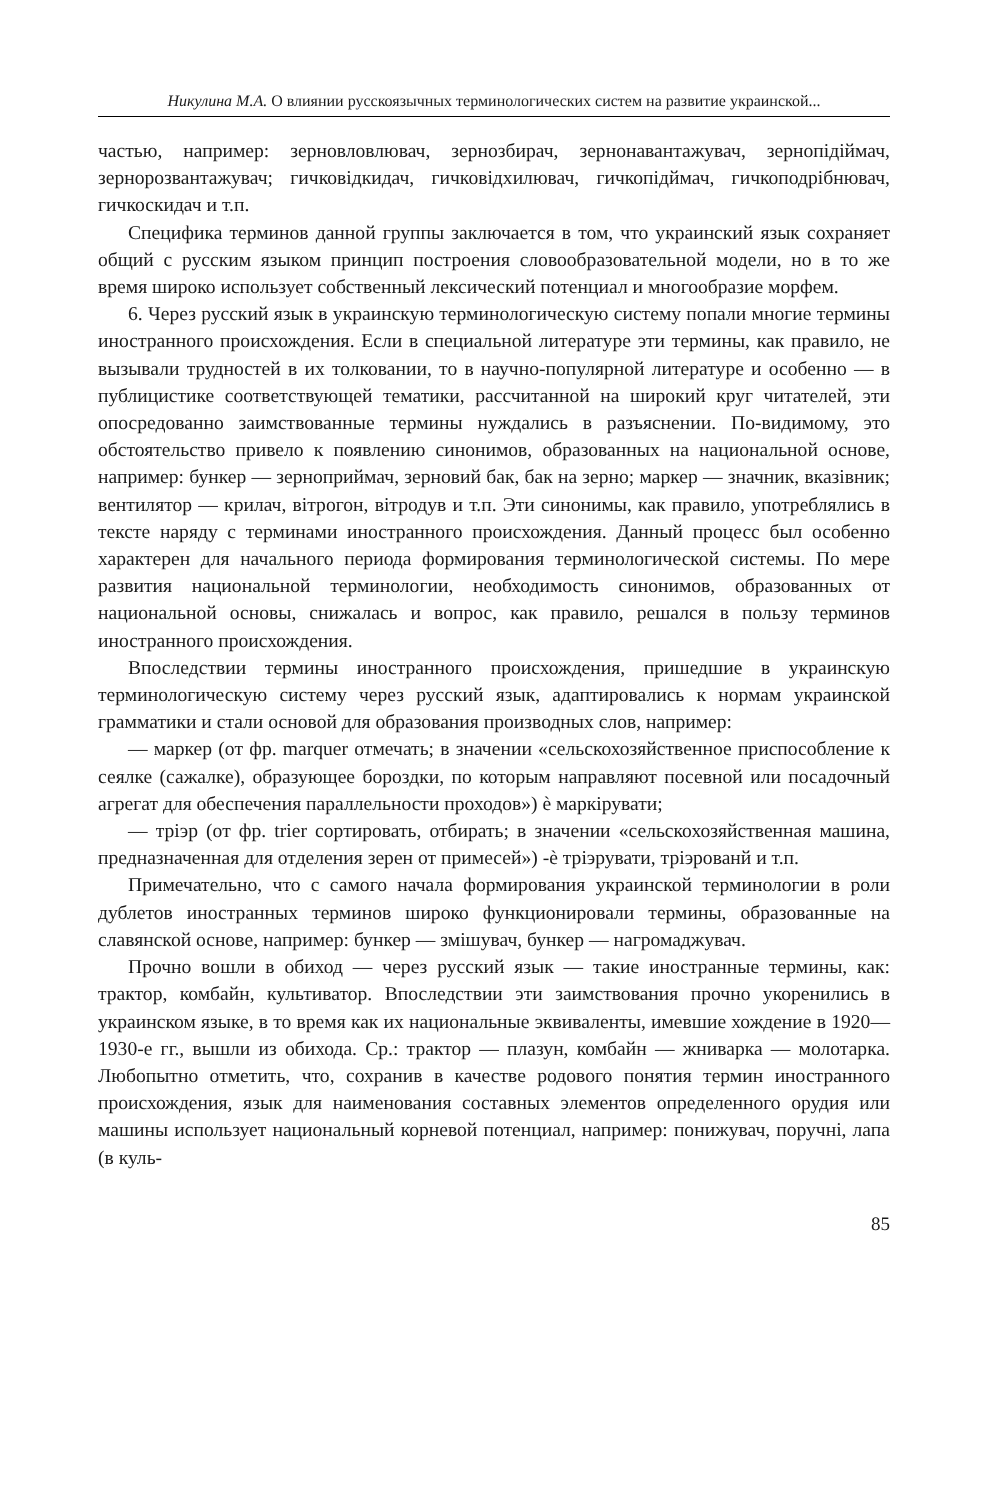Никулина М.А. О влиянии русскоязычных терминологических систем на развитие украинской...
частью, например: зерновловлювач, зернозбирач, зернонавантажувач, зерно­підіймач, зернорозвантажувач; гичковідкидач, гичковідхилювач, гичкопідймач, гичкоподрібнювач, гичкоскидач и т.п.
Специфика терминов данной группы заключается в том, что украинский язык сохраняет общий с русским языком принцип построения словообразовательной модели, но в то же время широко использует собственный лексический потен­циал и многообразие морфем.
6. Через русский язык в украинскую терминологическую систему попали мно­гие термины иностранного происхождения. Если в специальной литературе эти термины, как правило, не вызывали трудностей в их толковании, то в научно-по­пулярной литературе и особенно — в публицистике соответствующей тематики, рассчитанной на широкий круг читателей, эти опосредованно заимствованные термины нуждались в разъяснении. По-видимому, это обстоятельство привело к появлению синонимов, образованных на национальной основе, например: бун­кер — зерноприймач, зерновий бак, бак на зерно; маркер — значник, вказівник; вентилятор — крилач, вітрогон, вітродув и т.п. Эти синонимы, как правило, упо­треблялись в тексте наряду с терминами иностранного происхождения. Данный процесс был особенно характерен для начального периода формирования тер­минологической системы. По мере развития национальной терминологии, не­обходимость синонимов, образованных от национальной основы, снижалась и вопрос, как правило, решался в пользу терминов иностранного происхождения.
Впоследствии термины иностранного происхождения, пришедшие в украин­скую терминологическую систему через русский язык, адаптировались к нормам украинской грамматики и стали основой для образования производных слов, например:
— маркер (от фр. marquer отмечать; в значении «сельскохозяйственное при­способление к сеялке (сажалке), образующее бороздки, по которым направляют посевной или посадочный агрегат для обеспечения параллельности проходов») è маркірувати;
— тріэр (от фр. trier сортировать, отбирать; в значении «сельскохозяйственная машина, предназначенная для отделения зерен от примесей») -è тріэрувати, тріэрованй и т.п.
Примечательно, что с самого начала формирования украинской терминологии в роли дублетов иностранных терминов широко функционировали термины, об­разованные на славянской основе, например: бункер — змішувач, бункер — на­громаджувач.
Прочно вошли в обиход — через русский язык — такие иностранные термины, как: трактор, комбайн, культиватор. Впоследствии эти заимствования прочно укоренились в украинском языке, в то время как их национальные эквиваленты, имевшие хождение в 1920—1930-е гг., вышли из обихода. Ср.: трактор — плазун, комбайн — жниварка — молотарка. Любопытно отметить, что, сохранив в каче­стве родового понятия термин иностранного происхождения, язык для наиме­нования составных элементов определенного орудия или машины использует национальный корневой потенциал, например: понижувач, поручні, лапа (в куль-
85